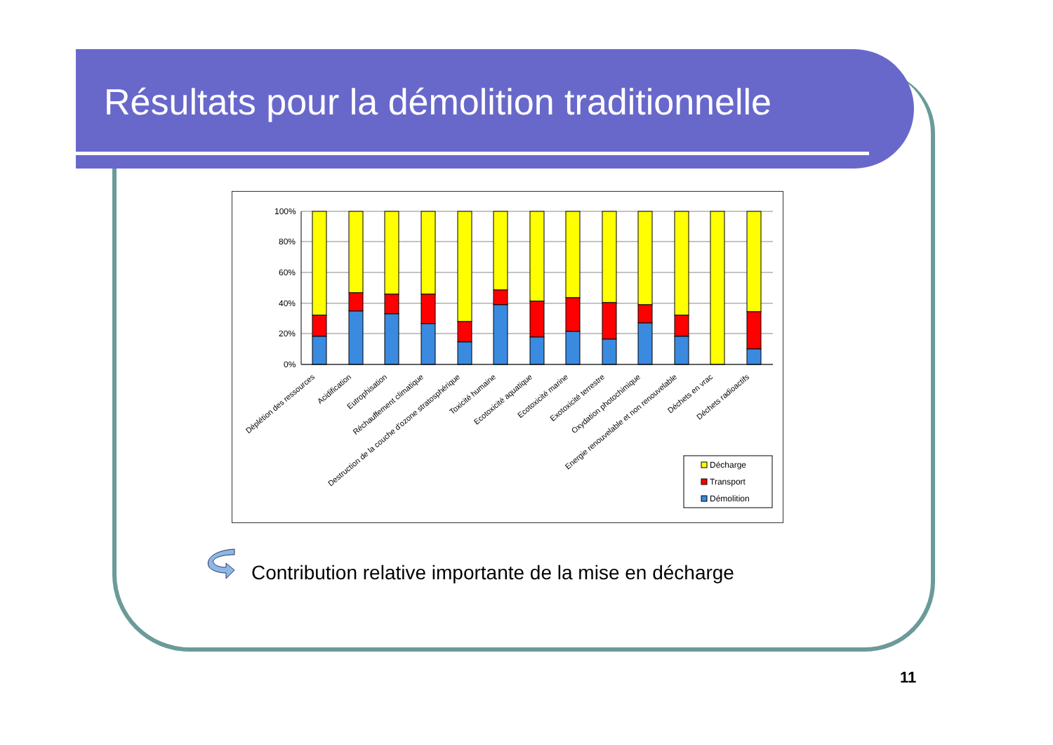Résultats pour la démolition traditionnelle
100%
80%
60%
40%
20%
0%
Déplétion des ressources
Acidification
Eutrophisation
Réchauffement climatique
Destruction de la couche d'ozone stratosphérique
Toxicité humaine
Ecotoxicité aquatique
Ecotoxicité marine
Exotoxicité terrestre
Oxydation photochimique
Energie renouvelable et non renouvelable
Déchets en vrac
Déchets radioactifs
Décharge
Transport
Démolition
Contribution relative importante de la mise en décharge
11